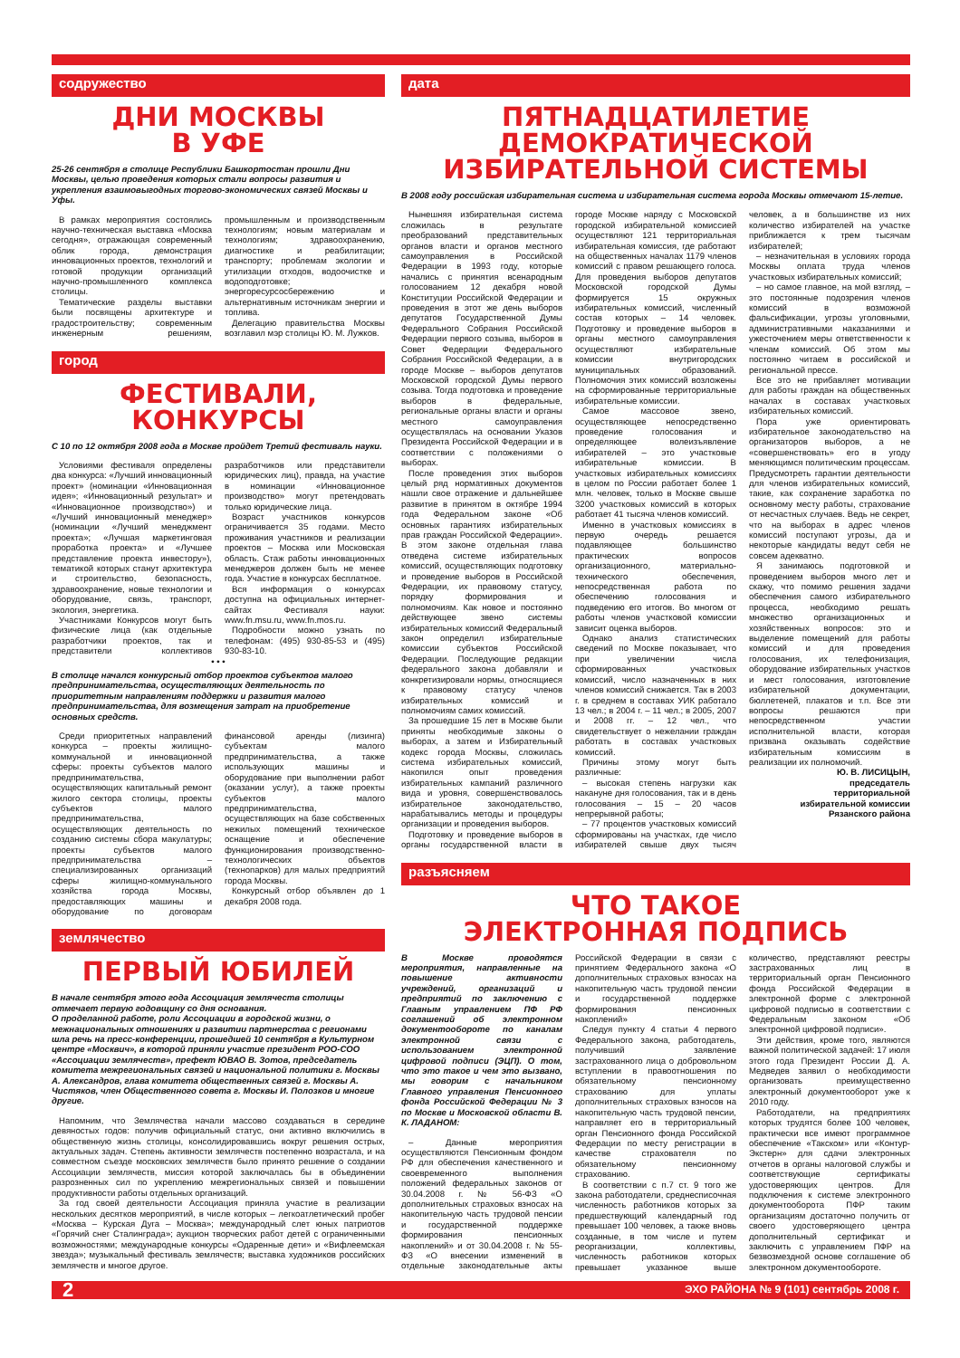содружество
ДНИ МОСКВЫ
В УФЕ
25-26 сентября в столице Республики Башкортостан прошли Дни Москвы, целью проведения которых стали вопросы развития и укрепления взаимовыгодных торгово-экономических связей Москвы и Уфы.
В рамках мероприятия состоялись научно-техническая выставка «Москва сегодня», отражающая современный облик города, демонстрация инновационных проектов, технологий и готовой продукции организаций научно-промышленного комплекса столицы.
Тематические разделы выставки были посвящены архитектуре и градостроительству; современным инженерным решениям, промышленным и производственным технологиям; новым материалам и технологиям; здравоохранению, диагностике и реабилитации; транспорту; проблемам экологии и утилизации отходов, водоочистке и водоподготовке; энергоресурсосбережению и альтернативным источникам энергии и топлива.
Делегацию правительства Москвы возглавил мэр столицы Ю. М. Лужков.
город
ФЕСТИВАЛИ,
КОНКУРСЫ
С 10 по 12 октября 2008 года в Москве пройдет Третий фестиваль науки.
Условиями фестиваля определены два конкурса: «Лучший инновационный проект» (номинации «Инновационная идея»; «Инновационный результат» и «Инновационное производство») и «Лучший инновационный менеджер» (номинации «Лучший менеджмент проекта»; «Лучшая маркетинговая проработка проекта» и «Лучшее представление проекта инвестору»), тематикой которых станут архитектура и строительство, безопасность, здравоохранение, новые технологии и оборудование, связь, транспорт, экология, энергетика.
Участниками Конкурсов могут быть физические лица (как отдельные разработчики проектов, так и представители коллективов разработчиков или представители юридических лиц), правда, на участие в номинации «Инновационное производство» могут претендовать только юридические лица.
Возраст участников конкурсов ограничивается 35 годами. Место проживания участников и реализации проектов – Москва или Московская область. Стаж работы инновационных менеджеров должен быть не менее года. Участие в конкурсах бесплатное.
Вся информация о конкурсах доступна на официальных интернет-сайтах Фестиваля науки: www.fn.msu.ru, www.fn.mos.ru.
Подробности можно узнать по телефонам: (495) 930-85-53 и (495) 930-83-10.
• • •
В столице начался конкурсный отбор проектов субъектов малого предпринимательства, осуществляющих деятельность по приоритетным направлениям поддержки и развития малого предпринимательства, для возмещения затрат на приобретение основных средств.
Среди приоритетных направлений конкурса – проекты жилищно-коммунальной и инновационной сферы: проекты субъектов малого предпринимательства, осуществляющих капитальный ремонт жилого сектора столицы, проекты субъектов малого предпринимательства, осуществляющих деятельность по созданию системы сбора макулатуры; проекты субъектов малого предпринимательства – специализированных организаций сферы жилищно-коммунального хозяйства города Москвы, предоставляющих машины и оборудование по договорам финансовой аренды (лизинга) субъектам малого предпринимательства, а также использующих машины и оборудование при выполнении работ (оказании услуг), а также проекты субъектов малого предпринимательства, осуществляющих на базе собственных нежилых помещений техническое оснащение и обеспечение функционирования производственно-технологических объектов (технопарков) для малых предприятий города Москвы.
Конкурсный отбор объявлен до 1 декабря 2008 года.
землячество
ПЕРВЫЙ ЮБИЛЕЙ
В начале сентября этого года Ассоциация землячеств столицы отмечает первую годовщину со дня основания.
О проделанной работе, роли Ассоциации в городской жизни, о межнациональных отношениях и развитии партнерства с регионами шла речь на пресс-конференции, прошедшей 10 сентября в Культурном центре «Москвич», в которой приняли участие президент РОО-СОО «Ассоциации землячеств», префект ЮВАО В. Зотов, председатель комитета межрегиональных связей и национальной политики г. Москвы А. Александров, глава комитета общественных связей г. Москвы А. Чистяков, член Общественного совета г. Москвы И. Полозков и многие другие.
Напомним, что Землячества начали массово создаваться в середине девяностых годов: получив официальный статус, они активно включились в общественную жизнь столицы, консолидировавшись вокруг решения острых, актуальных задач. Степень активности землячеств постепенно возрастала, и на совместном съезде московских землячеств было принято решение о создании Ассоциации землячеств, миссия которой заключалась бы в объединении разрозненных сил по укреплению межрегиональных связей и повышении продуктивности работы отдельных организаций.
За год своей деятельности Ассоциация приняла участие в реализации нескольких десятков мероприятий, в числе которых – легкоатлетический пробег «Москва – Курская Дуга – Москва»; международный слет юных патриотов «Горячий снег Сталинграда»; аукцион творческих работ детей с ограниченными возможностями; международные конкурсы «Одаренные дети» и «Вифлеемская звезда»; музыкальный фестиваль землячеств; выставка художников российских землячеств и многое другое.
дата
ПЯТНАДЦАТИЛЕТИЕ
ДЕМОКРАТИЧЕСКОЙ
ИЗБИРАТЕЛЬНОЙ СИСТЕМЫ
В 2008 году российская избирательная система и избирательная система города Москвы отмечают 15-летие.
Нынешняя избирательная система сложилась в результате преобразований представительных органов власти и органов местного самоуправления в Российской Федерации в 1993 году, которые начались с принятия всенародным голосованием 12 декабря новой Конституции Российской Федерации и проведения в этот же день выборов депутатов Государственной Думы Федерального Собрания Российской Федерации первого созыва, выборов в Совет Федерации Федерального Собрания Российской Федерации, а в городе Москве – выборов депутатов Московской городской Думы первого созыва. Тогда подготовка и проведение выборов в федеральные, региональные органы власти и органы местного самоуправления осуществлялась на основании Указов Президента Российской Федерации и в соответствии с положениями о выборах.
После проведения этих выборов целый ряд нормативных документов нашли свое отражение и дальнейшее развитие в принятом в октябре 1994 года Федеральном законе «Об основных гарантиях избирательных прав граждан Российской Федерации». В этом законе отдельная глава отведена системе избирательных комиссий, осуществляющих подготовку и проведение выборов в Российской Федерации, их правовому статусу, порядку формирования и полномочиям. Как новое и постоянно действующее звено системы избирательных комиссий Федеральный закон определил избирательные комиссии субъектов Российской Федерации. Последующие редакции федерального закона добавляли и конкретизировали нормы, относящиеся к правовому статусу членов избирательных комиссий и полномочиям самих комиссий.
За прошедшие 15 лет в Москве были приняты необходимые законы о выборах, а затем и Избирательный кодекс города Москвы, сложилась система избирательных комиссий, накопился опыт проведения избирательных кампаний различного вида и уровня, совершенствовалось избирательное законодательство, нарабатывались методы и процедуры организации и проведения выборов.
Подготовку и проведение выборов в органы государственной власти в городе Москве наряду с Московской городской избирательной комиссией осуществляют 121 территориальная избирательная комиссия, где работают на общественных началах 1179 членов комиссий с правом решающего голоса. Для проведения выборов депутатов Московской городской Думы формируется 15 окружных избирательных комиссий, численный состав которых – 14 человек. Подготовку и проведение выборов в органы местного самоуправления осуществляют избирательные комиссии внутригородских муниципальных образований. Полномочия этих комиссий возложены на сформированные территориальные избирательные комиссии.
Самое массовое звено, осуществляющее непосредственно проведение голосования и определяющее волеизъявление избирателей – это участковые избирательные комиссии. В участковых избирательных комиссиях в целом по России работает более 1 млн. человек, только в Москве свыше 3200 участковых комиссий в которых работает 41 тысяча членов комиссий.
Именно в участковых комиссиях в первую очередь решается подавляющее большинство практических вопросов организационного, материально-технического обеспечения, непосредственная работа по обеспечению голосования и подведению его итогов. Во многом от работы членов участковой комиссии зависит оценка выборов.
Однако анализ статистических сведений по Москве показывает, что при увеличении числа сформированных участковых комиссий, число назначенных в них членов комиссий снижается. Так в 2003 г. в среднем в составах УИК работало 13 чел.; в 2004 г. – 11 чел.; в 2005, 2007 и 2008 гг. – 12 чел., что свидетельствует о нежелании граждан работать в составах участковых комиссий.
Причины этому могут быть различные:
– высокая степень нагрузки как накануне дня голосования, так и в день голосования – 15 – 20 часов непрерывной работы;
– 77 процентов участковых комиссий сформированы на участках, где число избирателей свыше двух тысяч человек, а в большинстве из них количество избирателей на участке приближается к трем тысячам избирателей;
– незначительная в условиях города Москвы оплата труда членов участковых избирательных комиссий;
– но самое главное, на мой взгляд, – это постоянные подозрения членов комиссий в возможной фальсификации, угрозы уголовными, административными наказаниями и ужесточением меры ответственности к членам комиссий. Об этом мы постоянно читаем в российской и региональной прессе.
Все это не прибавляет мотивации для работы граждан на общественных началах в составах участковых избирательных комиссий.
Пора уже ориентировать избирательное законодательство на организаторов выборов, а не «совершенствовать» его в угоду меняющимся политическим процессам. Предусмотреть гарантии деятельности для членов избирательных комиссий, такие, как сохранение заработка по основному месту работы, страхование от несчастных случаев. Ведь не секрет, что на выборах в адрес членов комиссий поступают угрозы, да и некоторые кандидаты ведут себя не совсем адекватно.
Я занимаюсь подготовкой и проведением выборов много лет и скажу, что помимо решения задачи обеспечения самого избирательного процесса, необходимо решать множество организационных и хозяйственных вопросов: это и выделение помещений для работы комиссий и для проведения голосования, их телефонизация, оборудование избирательных участков и мест голосования, изготовление избирательной документации, бюллетеней, плакатов и т.п. Все эти вопросы решаются при непосредственном участии исполнительной власти, которая призвана оказывать содействие избирательным комиссиям в реализации их полномочий.
Ю. В. ЛИСИЦЫН,
председатель
территориальной
избирательной комиссии
Рязанского района
разъясняем
ЧТО ТАКОЕ
ЭЛЕКТРОННАЯ ПОДПИСЬ
В Москве проводятся мероприятия, направленные на повышение активности учреждений, организаций и предприятий по заключению с Главным управлением ПФ РФ соглашений об электронном документообороте по каналам электронной связи с использованием электронной цифровой подписи (ЭЦП). О том, что это такое и чем это вызвано, мы говорим с начальником Главного управления Пенсионного фонда Российской Федерации № 3 по Москве и Московской области В. К. ЛАДАНОМ:
– Данные мероприятия осуществляются Пенсионным фондом РФ для обеспечения качественного и своевременного выполнения положений федеральных законов от 30.04.2008 г. № 56-ФЗ «О дополнительных страховых взносах на накопительную часть трудовой пенсии и государственной поддержке формирования пенсионных накоплений» и от 30.04.2008 г. № 55-ФЗ «О внесении изменений в отдельные законодательные акты Российской Федерации в связи с принятием Федерального закона «О дополнительных страховых взносах на накопительную часть трудовой пенсии и государственной поддержке формирования пенсионных накоплений»
Следуя пункту 4 статьи 4 первого Федерального закона, работодатель, получивший заявление застрахованного лица о добровольном вступлении в правоотношения по обязательному пенсионному страхованию для уплаты дополнительных страховых взносов на накопительную часть трудовой пенсии, направляет его в территориальный орган Пенсионного фонда Российской Федерации по месту регистрации в качестве страхователя по обязательному пенсионному страхованию.
В соответствии с п.7 ст. 9 того же закона работодатели, среднесписочная численность работников которых за предшествующий календарный год превышает 100 человек, а также вновь созданные, в том числе и путем реорганизации, коллективы, численность работников которых превышает указанное выше количество, представляют реестры застрахованных лиц в территориальный орган Пенсионного фонда Российской Федерации в электронной форме с электронной цифровой подписью в соответствии с Федеральным законом «Об электронной цифровой подписи».
Эти действия, кроме того, являются важной политической задачей: 17 июля этого года Президент России Д. А. Медведев заявил о необходимости организовать преимущественно электронный документооборот уже к 2010 году.
Работодатели, на предприятиях которых трудятся более 100 человек, практически все имеют программное обеспечение «Такском» или «Контур-Экстерн» для сдачи электронных отчетов в органы налоговой службы и соответствующие сертификаты удостоверяющих центров. Для подключения к системе электронного документооборота ПФР таким организациям достаточно получить от своего удостоверяющего центра дополнительный сертификат и заключить с управлением ПФР на безвозмездной основе соглашение об электронном документообороте.
2 ЭХО РАЙОНА № 9 (101) сентябрь 2008 г.